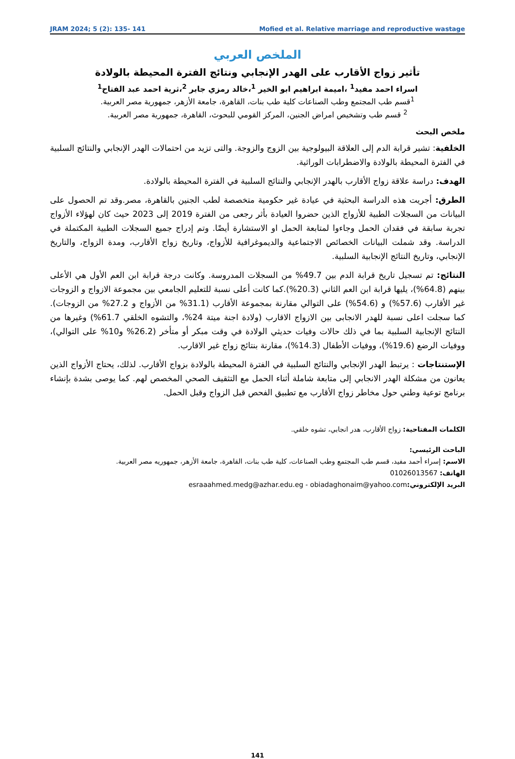JRAM 2024; 5 (2): 135- 141 Mofied et al. Relative marriage and reproductive wastage
الملخص العربي
تأثير زواج الأقارب على الهدر الإنجابي ونتائج الفترة المحيطة بالولادة
اسراء احمد مفيد<sup>1</sup> ،اميمة ابراهيم ابو الخير <sup>1</sup>،خالد رمزي جابر <sup>2</sup>،ثرية احمد عبد الفتاح<sup>1</sup>
<sup>1</sup> قسم طب المجتمع وطب الصناعات كلية طب بنات، القاهرة، جامعة الأزهر، جمهورية مصر العربية.
<sup>2</sup> قسم طب وتشخيص امراض الجنين، المركز القومي للبحوث، القاهرة، جمهورية مصر العربية.
ملخص البحث
الخلفية: تشير قرابة الدم إلى العلاقة البيولوجية بين الزوج والزوجة. والتى تزيد من احتمالات الهدر الإنجابي والنتائج السلبية في الفترة المحيطة بالولادة والاضطرابات الوراثية.
الهدف: دراسة علاقة زواج الأقارب بالهدر الإنجابي والنتائج السلبية في الفترة المحيطة بالولادة.
الطرق: أجريت هذه الدراسة البحثية في عيادة غير حكومية متخصصة لطب الجنين بالقاهرة، مصر.وقد تم الحصول على البيانات من السجلات الطبية للأزواج الذين حضروا العيادة بأثر رجعى من الفترة 2019 إلى 2023 حيث كان لهؤلاء الأزواج تجربة سابقة في فقدان الحمل وجاءوا لمتابعة الحمل او الاستشارة أيضًا. وتم إدراج جميع السجلات الطبية المكتملة في الدراسة. وقد شملت البيانات الخصائص الاجتماعية والديموغرافية للأزواج، وتاريخ زواج الأقارب، ومدة الزواج، والتاريخ الإنجابي، وتاريخ النتائج الإنجابية السلبية.
النتائج: تم تسجيل تاريخ قرابة الدم بين 49.7% من السجلات المدروسة. وكانت درجة قرابة ابن العم الأول هي الأعلى بينهم (64.8%)، يليها قرابة ابن العم الثاني (20.3%).كما كانت أعلى نسبة للتعليم الجامعي بين مجموعة الازواج و الزوجات غير الأقارب (57.6%) و (54.6%) على التوالي مقارنة بمجموعة الأقارب (31.1% من الأزواج و 27.2% من الزوجات). كما سجلت اعلى نسبة للهدر الانجابى بين الازواج الاقارب (ولادة اجنة ميتة 24%، والتشوه الخلقي 61.7%) وغيرها من النتائج الإنجابية السلبية بما في ذلك حالات وفيات حديثي الولادة في وقت مبكر أو متأخر (26.2% و10% على التوالي)، ووفيات الرضع (19.6%)، ووفيات الأطفال (14.3%)، مقارنة بنتائج زواج غير الاقارب.
الإستنتاجات : يرتبط الهدر الإنجابي والنتائج السلبية في الفترة المحيطة بالولادة بزواج الأقارب. لذلك، يحتاج الأزواج الذين يعانون من مشكلة الهدر الانجابي إلى متابعة شاملة أثناء الحمل مع التثقيف الصحي المخصص لهم. كما يوصى بشدة بإنشاء برنامج توعية وطني حول مخاطر زواج الأقارب مع تطبيق الفحص قبل الزواج وقبل الحمل.
الكلمات المفتاحية: زواج الأقارب، هدر انجابي، تشوه خلقي.
الباحث الرئيسي:
الاسم: إسراء أحمد مفيد، قسم طب المجتمع وطب الصناعات، كلية طب بنات، القاهرة، جامعة الأزهر، جمهوريه مصر العربية.
الهاتف: 01026013567
البريد الإلكتروني: esraaahmed.medg@azhar.edu.eg - obiadaghonaim@yahoo.com
141